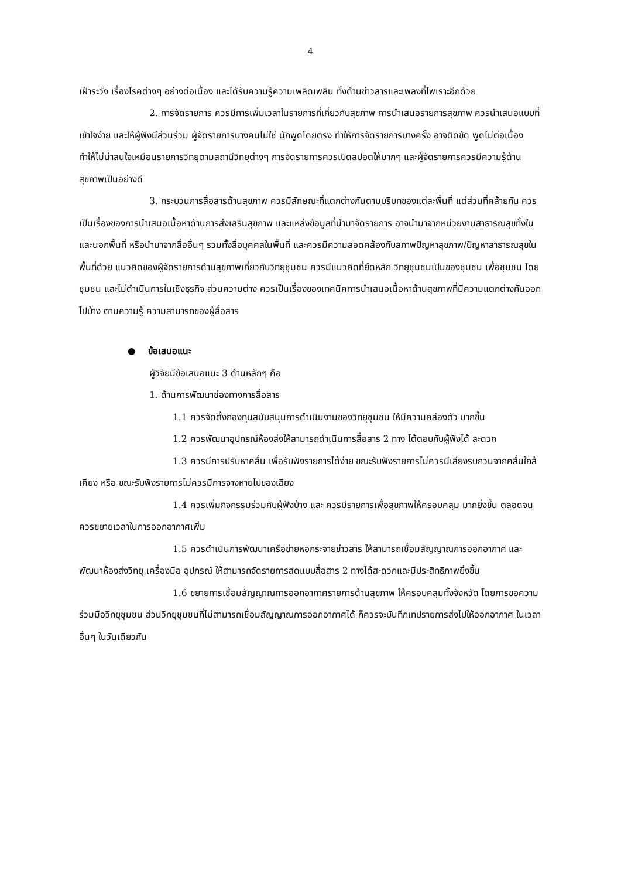4
เฝ้าระวัง เรื่องโรคต่างๆ อย่างต่อเนื่อง และได้รับความรู้ความเพลิดเพลิน ทั้งด้านข่าวสารและเพลงที่ไพเราะอีกด้วย
2. การจัดรายการ ควรมีการเพิ่มเวลาในรายการที่เกี่ยวกับสุขภาพ การนำเสนอรายการสุขภาพ ควรนำเสนอแบบที่เข้าใจง่าย และให้ผู้ฟังมีส่วนร่วม ผู้จัดรายการบางคนไม่ใช่ นักพูดโดยตรง ทำให้การจัดรายการบางครั้ง อาจติดขัด พูดไม่ต่อเนื่อง ทำให้ไม่น่าสนใจเหมือนรายการวิทยุตามสถานีวิทยุต่างๆ การจัดรายการควรเปิดสปอตให้มากๆ และผู้จัดรายการควรมีความรู้ด้านสุขภาพเป็นอย่างดี
3. กระบวนการสื่อสารด้านสุขภาพ ควรมีลักษณะที่แตกต่างกันตามบริบทของแต่ละพื้นที่ แต่ส่วนที่คล้ายกัน ควรเป็นเรื่องของการนำเสนอเนื้อหาด้านการส่งเสริมสุขภาพ และแหล่งข้อมูลที่นำมาจัดรายการ อาจนำมาจากหน่วยงานสาธารณสุขทั้งในและนอกพื้นที่ หรือนำมาจากสื่ออื่นๆ รวมทั้งสื่อบุคคลในพื้นที่ และควรมีความสอดคล้องกับสภาพปัญหาสุขภาพ/ปัญหาสาธารณสุขในพื้นที่ด้วย แนวคิดของผู้จัดรายการด้านสุขภาพเกี่ยวกับวิทยุชุมชน ควรมีแนวคิดที่ยึดหลัก วิทยุชุมชนเป็นของชุมชน เพื่อชุมชน โดยชุมชน และไม่ดำเนินการในเชิงธุรกิจ ส่วนความต่าง ควรเป็นเรื่องของเทคนิคการนำเสนอเนื้อหาด้านสุขภาพที่มีความแตกต่างกันออกไปบ้าง ตามความรู้ ความสามารถของผู้สื่อสาร
● ข้อเสนอแนะ
ผู้วิจัยมีข้อเสนอแนะ 3 ด้านหลักๆ คือ
1. ด้านการพัฒนาช่องทางการสื่อสาร
1.1 ควรจัดตั้งกองทุนสนับสนุนการดำเนินงานของวิทยุชุมชน ให้มีความคล่องตัว มากขึ้น
1.2 ควรพัฒนาอุปกรณ์ห้องส่งให้สามารถดำเนินการสื่อสาร 2 ทาง โต้ตอบกับผู้ฟังได้ สะดวก
1.3 ควรมีการปรับหาคลื่น เพื่อรับฟังรายการได้ง่าย ขณะรับฟังรายการไม่ควรมีเสียงรบกวนจากคลื่นใกล้เคียง หรือ ขณะรับฟังรายการไม่ควรมีการจางหายไปของเสียง
1.4 ควรเพิ่มกิจกรรมร่วมกับผู้ฟังบ้าง และ ควรมีรายการเพื่อสุขภาพให้ครอบคลุม มากยิ่งขึ้น ตลอดจนควรขยายเวลาในการออกอากาศเพิ่ม
1.5 ควรดำเนินการพัฒนาเครือข่ายหอกระจายข่าวสาร ให้สามารถเชื่อมสัญญาณการออกอากาศ และพัฒนาห้องส่งวิทยุ เครื่องมือ อุปกรณ์ ให้สามารถจัดรายการสดแบบสื่อสาร 2 ทางได้สะดวกและมีประสิทธิภาพยิ่งขึ้น
1.6 ขยายการเชื่อมสัญญาณการออกอากาศรายการด้านสุขภาพ ให้ครอบคลุมทั้งจังหวัด โดยการขอความร่วมมือวิทยุชุมชน ส่วนวิทยุชุมชนที่ไม่สามารถเชื่อมสัญญาณการออกอากาศได้ ก็ควรจะบันทึกเทปรายการส่งไปให้ออกอากาศ ในเวลาอื่นๆ ในวันเดียวกัน